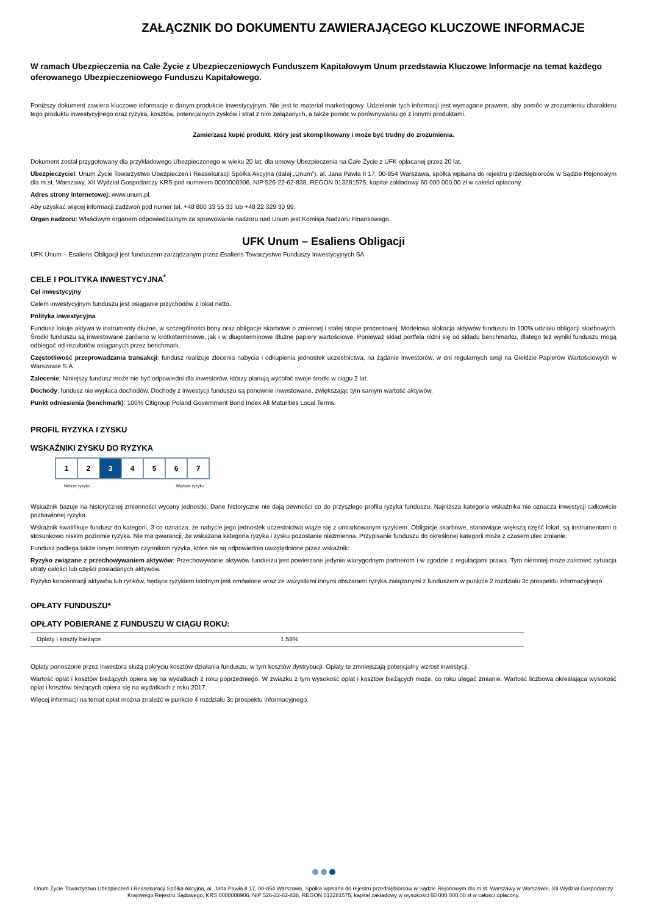ZAŁĄCZNIK DO DOKUMENTU ZAWIERAJĄCEGO KLUCZOWE INFORMACJE
W ramach Ubezpieczenia na Całe Życie z Ubezpieczeniowych Funduszem Kapitałowym Unum przedstawia Kluczowe Informacje na temat każdego oferowanego Ubezpieczeniowego Funduszu Kapitałowego.
Poniższy dokument zawiera kluczowe informacje o danym produkcie inwestycyjnym. Nie jest to materiał marketingowy. Udzielenie tych informacji jest wymagane prawem, aby pomóc w zrozumieniu charakteru tego produktu inwestycyjnego oraz ryzyka, kosztów, potencjalnych zysków i strat z nim związanych, a także pomóc w porównywaniu go z innymi produktami.
Zamierzasz kupić produkt, który jest skomplikowany i może być trudny do zrozumienia.
Dokument został przygotowany dla przykładowego Ubezpieczonego w wieku 20 lat, dla umowy Ubezpieczenia na Całe Życie z UFK opłacanej przez 20 lat.
Ubezpieczyciel: Unum Życie Towarzystwo Ubezpieczeń i Reasekuracji Spółka Akcyjna (dalej „Unum”), al. Jana Pawła II 17, 00-854 Warszawa, spółka wpisana do rejestru przedsiębiorców w Sądzie Rejonowym dla m.st. Warszawy, XII Wydział Gospodarczy KRS pod numerem 0000008906, NIP 526-22-62-838, REGON 013281575, kapitał zakładowy 60 000 000,00 zł w całości opłacony.
Adres strony internetowej: www.unum.pl.
Aby uzyskać więcej informacji zadzwoń pod numer tel. +48 800 33 55 33 lub +48 22 329 30 99.
Organ nadzoru: Właściwym organem odpowiedzialnym za sprawowanie nadzoru nad Unum jest Komisja Nadzoru Finansowego.
UFK Unum – Esaliens Obligacji
UFK Unum – Esaliens Obligacji jest funduszem zarządzanym przez Esaliens Towarzystwo Funduszy Inwestycyjnych SA
CELE I POLITYKA INWESTYCYJNA<sup>*</sup>
Cel inwestycyjny
Celem inwestycyjnym funduszu jest osiąganie przychodów z lokat netto.
Polityka inwestycyjna
Fundusz lokuje aktywa w instrumenty dłużne, w szczególności bony oraz obligacje skarbowe o zmiennej i stałej stopie procentowej. Modelowa alokacja aktywów funduszu to 100% udziału obligacji skarbowych. Środki funduszu są inwestowane zarówno w krótkoterminowe, jak i w długoterminowe dłużne papiery wartościowe. Ponieważ skład portfela różni się od składu benchmarku, dlatego też wyniki funduszu mogą odbiegać od rezultatów osiąganych przez benchmark.
Częstotliwość przeprowadzania transakcji: fundusz realizuje zlecenia nabycia i odkupienia jednostek uczestnictwa, na żądanie inwestorów, w dni regularnych sesji na Giełdzie Papierów Wartościowych w Warszawie S.A.
Zalecenie: Niniejszy fundusz może nie być odpowiedni dla inwestorów, którzy planują wycofać swoje środki w ciągu 2 lat.
Dochody: fundusz nie wypłaca dochodów. Dochody z inwestycji funduszu są ponownie inwestowane, zwiększając tym samym wartość aktywów.
Punkt odniesienia (benchmark): 100% Citigroup Poland Government Bond Index All Maturities Local Terms.
PROFIL RYZYKA I ZYSKU
WSKAŹNIKI ZYSKU DO RYZYKA
| 1 | 2 | 3 | 4 | 5 | 6 | 7 |
Niższe ryzyko Wyższe ryzyko
Wskaźnik bazuje na historycznej zmienności wyceny jednostki. Dane historyczne nie dają pewności co do przyszłego profilu ryzyka funduszu. Najniższa kategoria wskaźnika nie oznacza inwestycji całkowicie pozbawionej ryzyka.
Wskaźnik kwalifikuje fundusz do kategorii, 3 co oznacza, że nabycie jego jednostek uczestnictwa wiąże się z umiarkowanym ryzykiem. Obligacje skarbowe, stanowiące większą część lokat, są instrumentami o stosunkowo niskim poziomie ryzyka. Nie ma gwarancji, że wskazana kategoria ryzyka i zysku pozostanie niezmienna. Przypisanie funduszu do określonej kategorii może z czasem ulec zmianie.
Fundusz podlega także innym istotnym czynnikom ryzyka, które nie są odpowiednio uwzględnione przez wskaźnik:
Ryzyko związane z przechowywaniem aktywów: Przechowywanie aktywów funduszu jest powierzane jedynie wiarygodnym partnerom i w zgodzie z regulacjami prawa. Tym niemniej może zaistnieć sytuacja utraty całości lub części posiadanych aktywów.
Ryzyko koncentracji aktywów lub rynków, będące ryzykiem istotnym jest omówione wraz ze wszystkimi innymi obszarami ryzyka związanymi z funduszem w punkcie 2 rozdziału 3c prospektu informacyjnego.
OPŁATY FUNDUSZU*
OPŁATY POBIERANE Z FUNDUSZU W CIĄGU ROKU:
| Opłaty i koszty bieżące | 1,58% |
Opłaty ponoszone przez inwestora służą pokryciu kosztów działania funduszu, w tym kosztów dystrybucji. Opłaty te zmniejszają potencjalny wzrost inwestycji.
Wartość opłat i kosztów bieżących opiera się na wydatkach z roku poprzedniego. W związku z tym wysokość opłat i kosztów bieżących może, co roku ulegać zmianie. Wartość liczbowa określająca wysokość opłat i kosztów bieżących opiera się na wydatkach z roku 2017.
Więcej informacji na temat opłat można znaleźć w punkcie 4 rozdziału 3c prospektu informacyjnego.
Unum Życie Towarzystwo Ubezpieczeń i Reasekuracji Spółka Akcyjna, al. Jana Pawła II 17, 00-854 Warszawa, Spółka wpisana do rejestru przedsiębiorców w Sądzie Rejonowym dla m.st. Warszawy w Warszawie, XII Wydział Gospodarczy Krajowego Rejestru Sądowego, KRS 0000008906, NIP 526-22-62-838, REGON 013281575, kapitał zakładowy w wysokości 60 000 000,00 zł w całości opłacony.